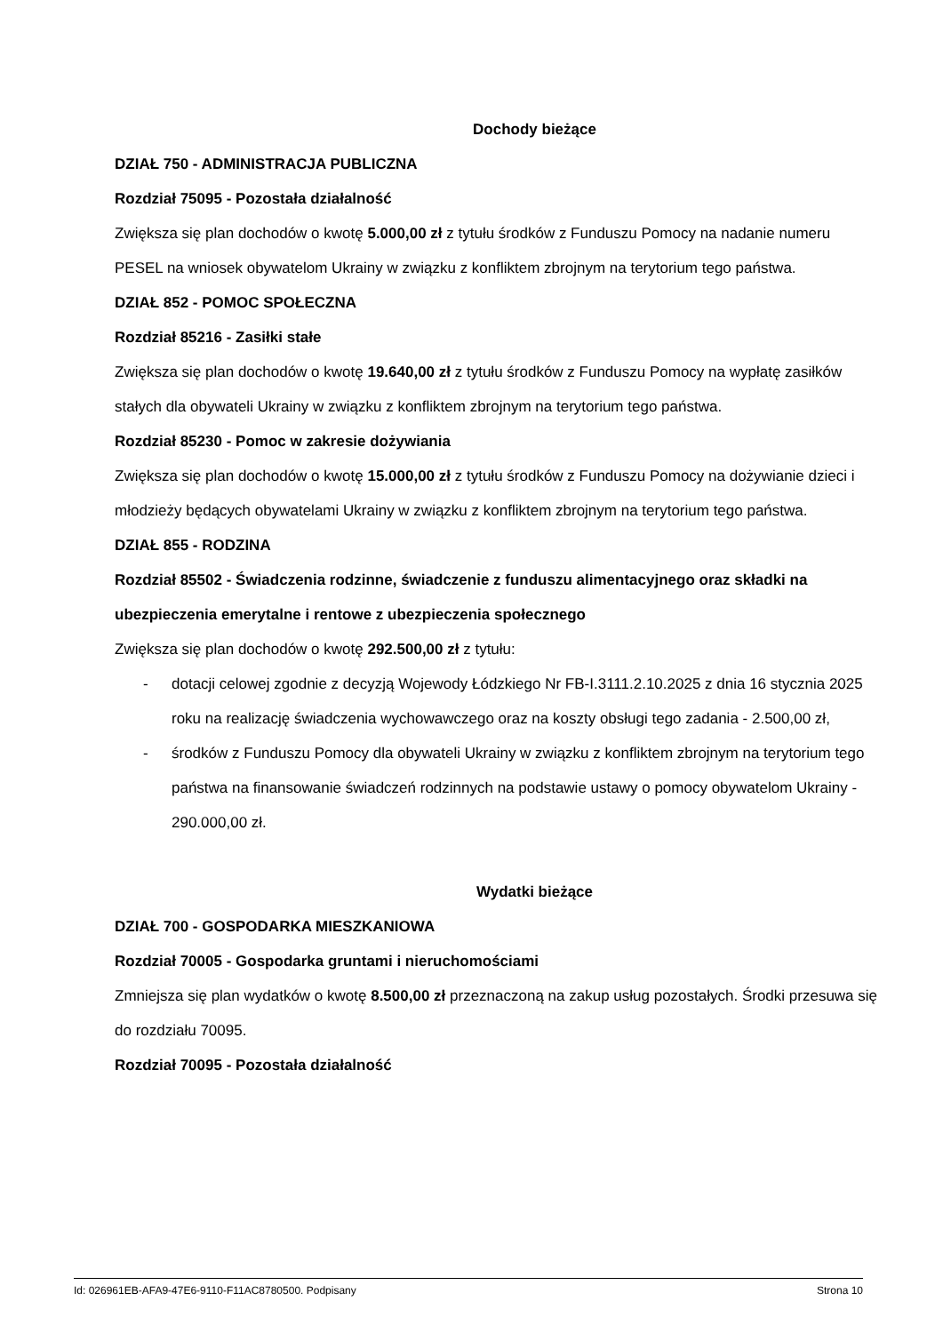Dochody bieżące
DZIAŁ 750 - ADMINISTRACJA PUBLICZNA
Rozdział 75095 - Pozostała działalność
Zwiększa się plan dochodów o kwotę 5.000,00 zł z tytułu środków z Funduszu Pomocy na nadanie numeru PESEL na wniosek obywatelom Ukrainy w związku z konfliktem zbrojnym na terytorium tego państwa.
DZIAŁ 852 - POMOC SPOŁECZNA
Rozdział 85216 - Zasiłki stałe
Zwiększa się plan dochodów o kwotę 19.640,00 zł z tytułu środków z Funduszu Pomocy na wypłatę zasiłków stałych dla obywateli Ukrainy w związku z konfliktem zbrojnym na terytorium tego państwa.
Rozdział 85230 - Pomoc w zakresie dożywiania
Zwiększa się plan dochodów o kwotę 15.000,00 zł z tytułu środków z Funduszu Pomocy na dożywianie dzieci i młodzieży będących obywatelami Ukrainy w związku z konfliktem zbrojnym na terytorium tego państwa.
DZIAŁ 855 - RODZINA
Rozdział 85502 - Świadczenia rodzinne, świadczenie z funduszu alimentacyjnego oraz składki na ubezpieczenia emerytalne i rentowe z ubezpieczenia społecznego
Zwiększa się plan dochodów o kwotę 292.500,00 zł z tytułu:
- dotacji celowej zgodnie z decyzją Wojewody Łódzkiego Nr FB-I.3111.2.10.2025 z dnia 16 stycznia 2025 roku na realizację świadczenia wychowawczego oraz na koszty obsługi tego zadania - 2.500,00 zł,
- środków z Funduszu Pomocy dla obywateli Ukrainy w związku z konfliktem zbrojnym na terytorium tego państwa na finansowanie świadczeń rodzinnych na podstawie ustawy o pomocy obywatelom Ukrainy - 290.000,00 zł.
Wydatki bieżące
DZIAŁ 700 - GOSPODARKA MIESZKANIOWA
Rozdział 70005 - Gospodarka gruntami i nieruchomościami
Zmniejsza się plan wydatków o kwotę 8.500,00 zł przeznaczoną na zakup usług pozostałych. Środki przesuwa się do rozdziału 70095.
Rozdział 70095 - Pozostała działalność
Id: 026961EB-AFA9-47E6-9110-F11AC8780500. Podpisany Strona 10